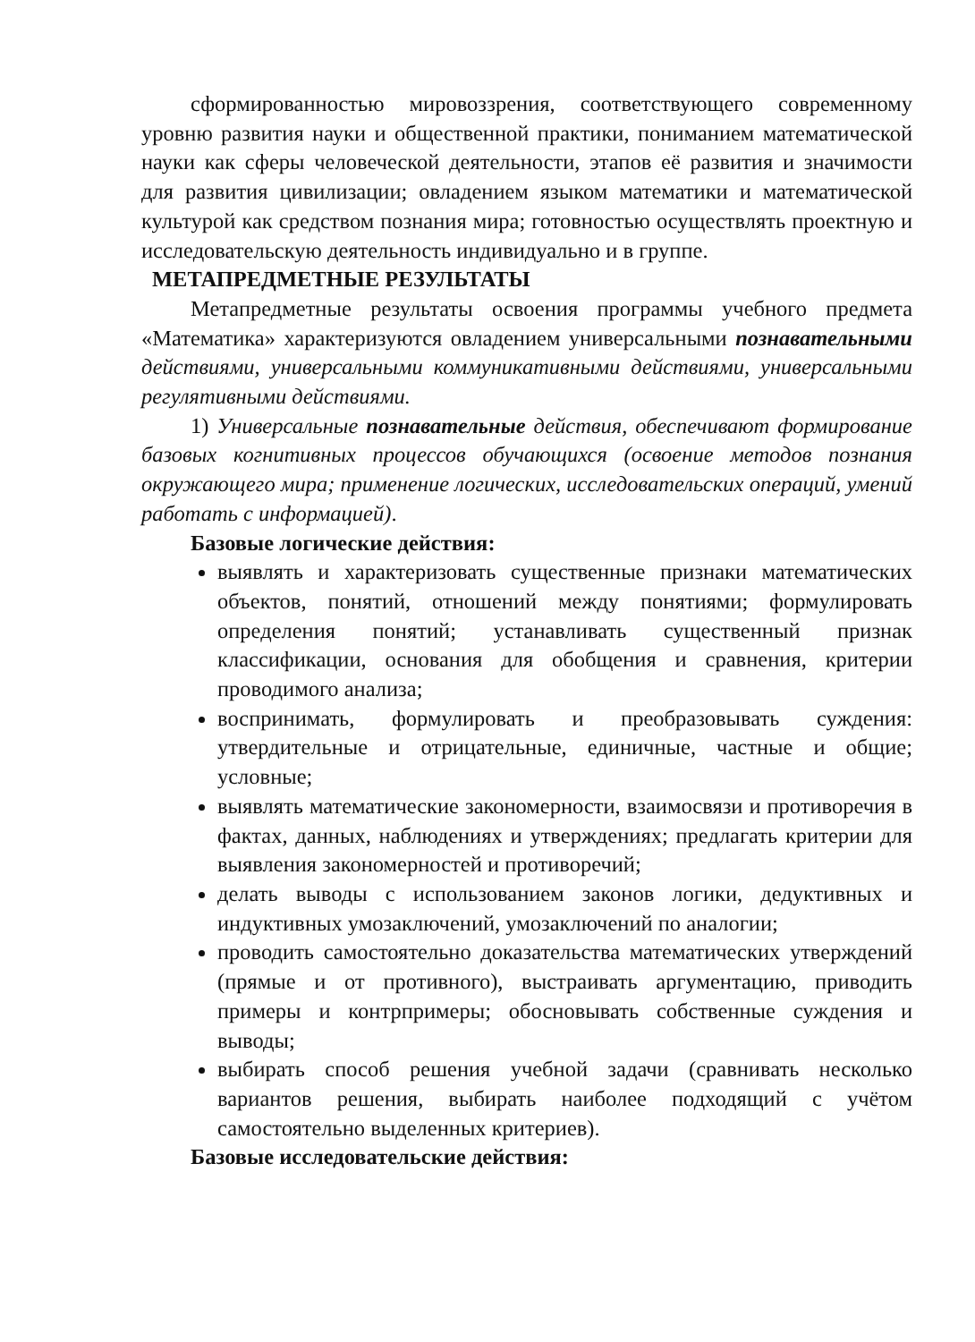сформированностью мировоззрения, соответствующего современному уровню развития науки и общественной практики, пониманием математической науки как сферы человеческой деятельности, этапов её развития и значимости для развития цивилизации; овладением языком математики и математической культурой как средством познания мира; готовностью осуществлять проектную и исследовательскую деятельность индивидуально и в группе.
МЕТАПРЕДМЕТНЫЕ РЕЗУЛЬТАТЫ
Метапредметные результаты освоения программы учебного предмета «Математика» характеризуются овладением универсальными познавательными действиями, универсальными коммуникативными действиями, универсальными регулятивными действиями.
1) Универсальные познавательные действия, обеспечивают формирование базовых когнитивных процессов обучающихся (освоение методов познания окружающего мира; применение логических, исследовательских операций, умений работать с информацией).
Базовые логические действия:
выявлять и характеризовать существенные признаки математических объектов, понятий, отношений между понятиями; формулировать определения понятий; устанавливать существенный признак классификации, основания для обобщения и сравнения, критерии проводимого анализа;
воспринимать, формулировать и преобразовывать суждения: утвердительные и отрицательные, единичные, частные и общие; условные;
выявлять математические закономерности, взаимосвязи и противоречия в фактах, данных, наблюдениях и утверждениях; предлагать критерии для выявления закономерностей и противоречий;
делать выводы с использованием законов логики, дедуктивных и индуктивных умозаключений, умозаключений по аналогии;
проводить самостоятельно доказательства математических утверждений (прямые и от противного), выстраивать аргументацию, приводить примеры и контрпримеры; обосновывать собственные суждения и выводы;
выбирать способ решения учебной задачи (сравнивать несколько вариантов решения, выбирать наиболее подходящий с учётом самостоятельно выделенных критериев).
Базовые исследовательские действия: